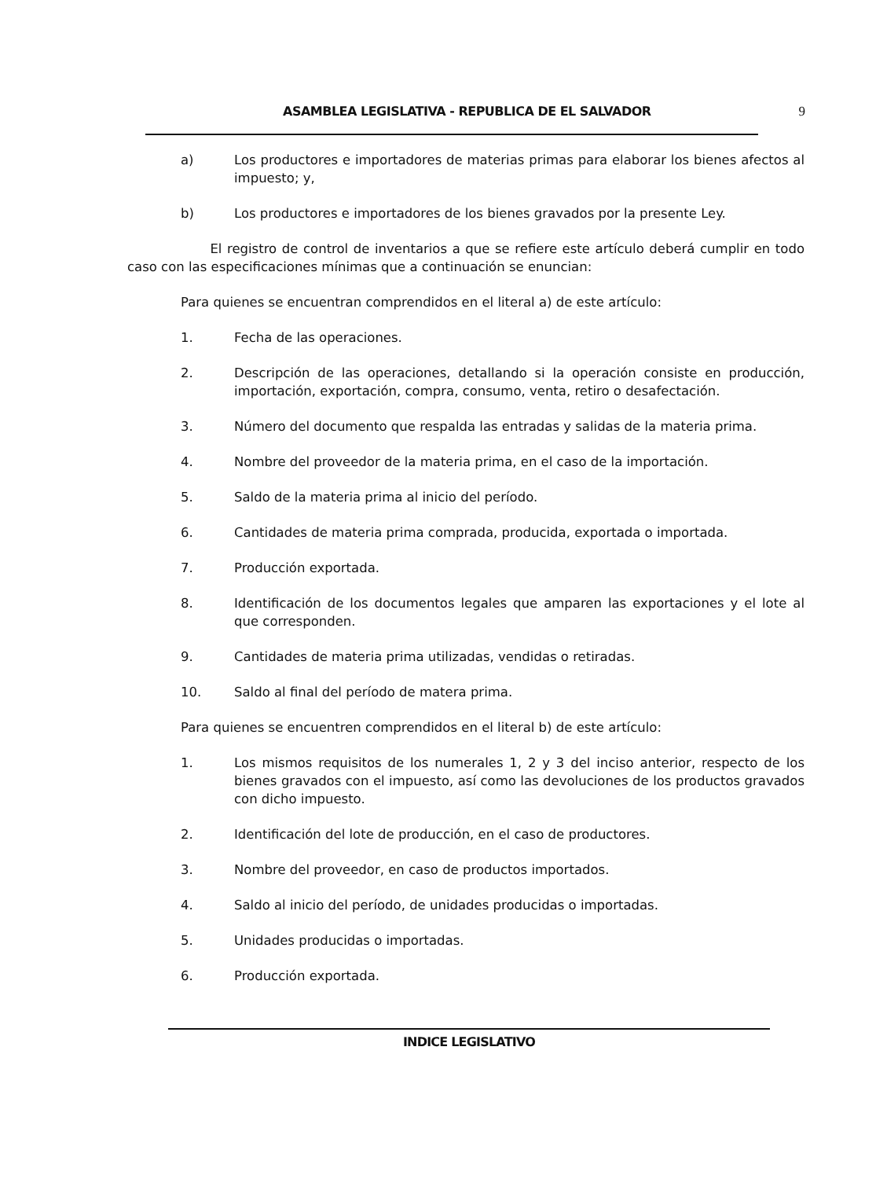ASAMBLEA LEGISLATIVA - REPUBLICA DE EL SALVADOR 9
a) Los productores e importadores de materias primas para elaborar los bienes afectos al impuesto; y,
b) Los productores e importadores de los bienes gravados por la presente Ley.
El registro de control de inventarios a que se refiere este artículo deberá cumplir en todo caso con las especificaciones mínimas que a continuación se enuncian:
Para quienes se encuentran comprendidos en el literal a) de este artículo:
1. Fecha de las operaciones.
2. Descripción de las operaciones, detallando si la operación consiste en producción, importación, exportación, compra, consumo, venta, retiro o desafectación.
3. Número del documento que respalda las entradas y salidas de la materia prima.
4. Nombre del proveedor de la materia prima, en el caso de la importación.
5. Saldo de la materia prima al inicio del período.
6. Cantidades de materia prima comprada, producida, exportada o importada.
7. Producción exportada.
8. Identificación de los documentos legales que amparen las exportaciones y el lote al que corresponden.
9. Cantidades de materia prima utilizadas, vendidas o retiradas.
10. Saldo al final del período de matera prima.
Para quienes se encuentren comprendidos en el literal b) de este artículo:
1. Los mismos requisitos de los numerales 1, 2 y 3 del inciso anterior, respecto de los bienes gravados con el impuesto, así como las devoluciones de los productos gravados con dicho impuesto.
2. Identificación del lote de producción, en el caso de productores.
3. Nombre del proveedor, en caso de productos importados.
4. Saldo al inicio del período, de unidades producidas o importadas.
5. Unidades producidas o importadas.
6. Producción exportada.
INDICE LEGISLATIVO